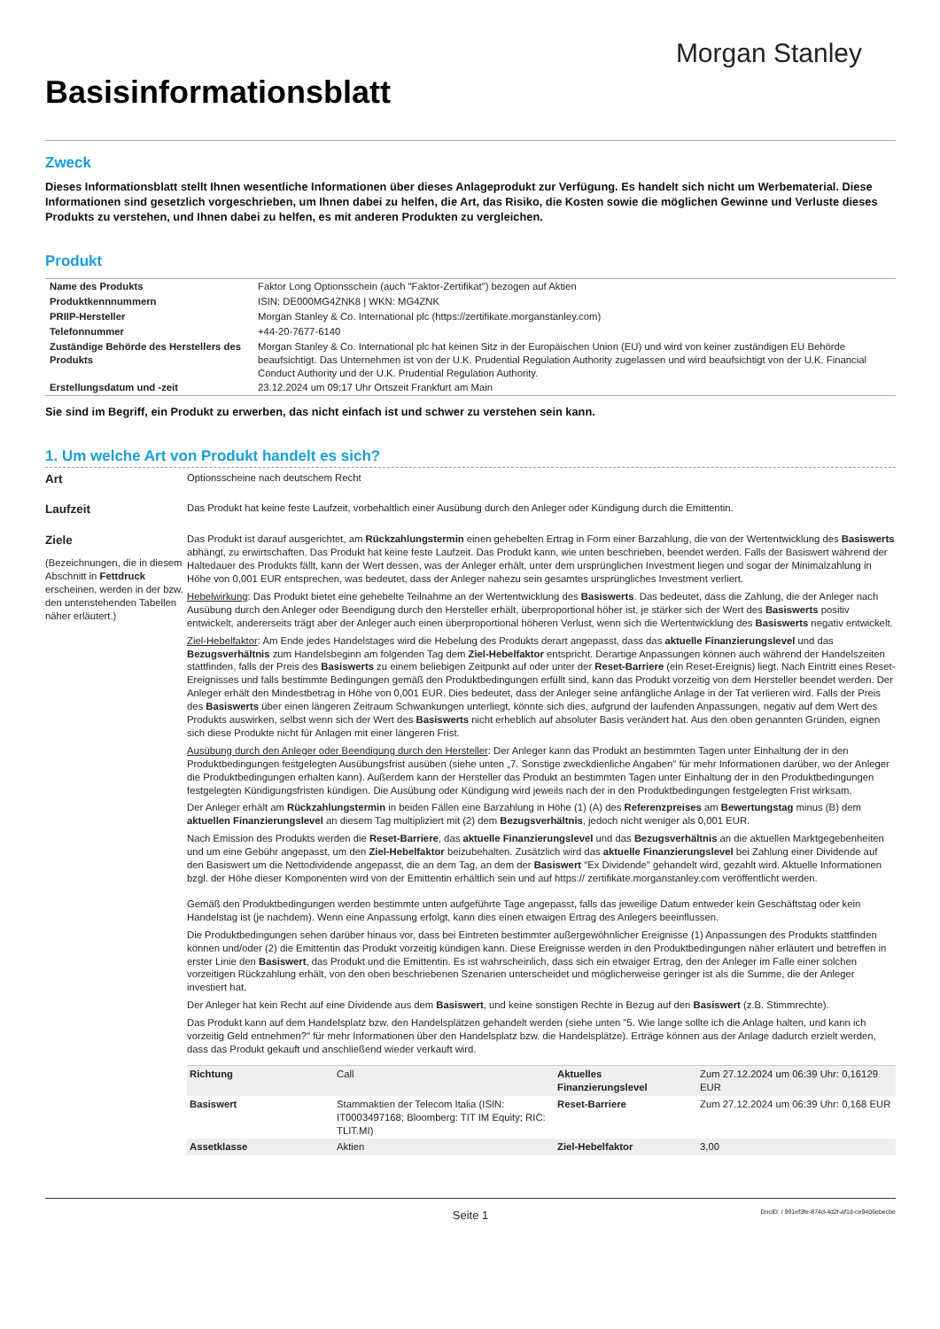Morgan Stanley
Basisinformationsblatt
Zweck
Dieses Informationsblatt stellt Ihnen wesentliche Informationen über dieses Anlageprodukt zur Verfügung. Es handelt sich nicht um Werbematerial. Diese Informationen sind gesetzlich vorgeschrieben, um Ihnen dabei zu helfen, die Art, das Risiko, die Kosten sowie die möglichen Gewinne und Verluste dieses Produkts zu verstehen, und Ihnen dabei zu helfen, es mit anderen Produkten zu vergleichen.
Produkt
| Name des Produkts | Faktor Long Optionsschein (auch "Faktor-Zertifikat") bezogen auf Aktien |
| Produktkennnummern | ISIN: DE000MG4ZNK8 / WKN: MG4ZNK |
| PRIIP-Hersteller | Morgan Stanley & Co. International plc (https://zertifikate.morganstanley.com) |
| Telefonnummer | +44-20-7677-6140 |
| Zuständige Behörde des Herstellers des Produkts | Morgan Stanley & Co. International plc hat keinen Sitz in der Europäischen Union (EU) und wird von keiner zuständigen EU Behörde beaufsichtigt. Das Unternehmen ist von der U.K. Prudential Regulation Authority zugelassen und wird beaufsichtigt von der U.K. Financial Conduct Authority und der U.K. Prudential Regulation Authority. |
| Erstellungsdatum und -zeit | 23.12.2024 um 09:17 Uhr Ortszeit Frankfurt am Main |
Sie sind im Begriff, ein Produkt zu erwerben, das nicht einfach ist und schwer zu verstehen sein kann.
1. Um welche Art von Produkt handelt es sich?
Art
Optionsscheine nach deutschem Recht
Laufzeit
Das Produkt hat keine feste Laufzeit, vorbehaltlich einer Ausübung durch den Anleger oder Kündigung durch die Emittentin.
Ziele
(Bezeichnungen, die in diesem Abschnitt in Fettdruck erscheinen, werden in der bzw. den untenstehenden Tabellen näher erläutert.)
Das Produkt ist darauf ausgerichtet, am Rückzahlungstermin einen gehebelten Ertrag in Form einer Barzahlung, die von der Wertentwicklung des Basiswerts abhängt, zu erwirtschaften. Das Produkt hat keine feste Laufzeit. Das Produkt kann, wie unten beschrieben, beendet werden. Falls der Basiswert während der Haltedauer des Produkts fällt, kann der Wert dessen, was der Anleger erhält, unter dem ursprünglichen Investment liegen und sogar der Minimalzahlung in Höhe von 0,001 EUR entsprechen, was bedeutet, dass der Anleger nahezu sein gesamtes ursprüngliches Investment verliert.
Hebelwirkung: Das Produkt bietet eine gehebelte Teilnahme an der Wertentwicklung des Basiswerts. Das bedeutet, dass die Zahlung, die der Anleger nach Ausübung durch den Anleger oder Beendigung durch den Hersteller erhält, überproportional höher ist, je stärker sich der Wert des Basiswerts positiv entwickelt, andererseits trägt aber der Anleger auch einen überproportional höheren Verlust, wenn sich die Wertentwicklung des Basiswerts negativ entwickelt.
Ziel-Hebelfaktor: Am Ende jedes Handelstages wird die Hebelung des Produkts derart angepasst, dass das aktuelle Finanzierungslevel und das Bezugsverhältnis zum Handelsbeginn am folgenden Tag dem Ziel-Hebelfaktor entspricht. Derartige Anpassungen können auch während der Handelszeiten stattfinden, falls der Preis des Basiswerts zu einem beliebigen Zeitpunkt auf oder unter der Reset-Barriere (ein Reset-Ereignis) liegt. Nach Eintritt eines Reset-Ereignisses und falls bestimmte Bedingungen gemäß den Produktbedingungen erfüllt sind, kann das Produkt vorzeitig von dem Hersteller beendet werden. Der Anleger erhält den Mindestbetrag in Höhe von 0,001 EUR. Dies bedeutet, dass der Anleger seine anfängliche Anlage in der Tat verlieren wird. Falls der Preis des Basiswerts über einen längeren Zeitraum Schwankungen unterliegt, könnte sich dies, aufgrund der laufenden Anpassungen, negativ auf dem Wert des Produkts auswirken, selbst wenn sich der Wert des Basiswerts nicht erheblich auf absoluter Basis verändert hat. Aus den oben genannten Gründen, eignen sich diese Produkte nicht für Anlagen mit einer längeren Frist.
Ausübung durch den Anleger oder Beendigung durch den Hersteller: Der Anleger kann das Produkt an bestimmten Tagen unter Einhaltung der in den Produktbedingungen festgelegten Ausübungsfrist ausüben (siehe unten „7. Sonstige zweckdienliche Angaben" für mehr Informationen darüber, wo der Anleger die Produktbedingungen erhalten kann). Außerdem kann der Hersteller das Produkt an bestimmten Tagen unter Einhaltung der in den Produktbedingungen festgelegten Kündigungsfristen kündigen. Die Ausübung oder Kündigung wird jeweils nach der in den Produktbedingungen festgelegten Frist wirksam.
Der Anleger erhält am Rückzahlungstermin in beiden Fällen eine Barzahlung in Höhe (1) (A) des Referenzpreises am Bewertungstag minus (B) dem aktuellen Finanzierungslevel an diesem Tag multipliziert mit (2) dem Bezugsverhältnis, jedoch nicht weniger als 0,001 EUR.
Nach Emission des Produkts werden die Reset-Barriere, das aktuelle Finanzierungslevel und das Bezugsverhältnis an die aktuellen Marktgegebenheiten und um eine Gebühr angepasst, um den Ziel-Hebelfaktor beizubehalten. Zusätzlich wird das aktuelle Finanzierungslevel bei Zahlung einer Dividende auf den Basiswert um die Nettodividende angepasst, die an dem Tag, an dem der Basiswert "Ex Dividende" gehandelt wird, gezahlt wird. Aktuelle Informationen bzgl. der Höhe dieser Komponenten wird von der Emittentin erhältlich sein und auf https:// zertifikate.morganstanley.com veröffentlicht werden.
Gemäß den Produktbedingungen werden bestimmte unten aufgeführte Tage angepasst, falls das jeweilige Datum entweder kein Geschäftstag oder kein Handelstag ist (je nachdem). Wenn eine Anpassung erfolgt, kann dies einen etwaigen Ertrag des Anlegers beeinflussen.
Die Produktbedingungen sehen darüber hinaus vor, dass bei Eintreten bestimmter außergewöhnlicher Ereignisse (1) Anpassungen des Produkts stattfinden können und/oder (2) die Emittentin das Produkt vorzeitig kündigen kann. Diese Ereignisse werden in den Produktbedingungen näher erläutert und betreffen in erster Linie den Basiswert, das Produkt und die Emittentin. Es ist wahrscheinlich, dass sich ein etwaiger Ertrag, den der Anleger im Falle einer solchen vorzeitigen Rückzahlung erhält, von den oben beschriebenen Szenarien unterscheidet und möglicherweise geringer ist als die Summe, die der Anleger investiert hat.
Der Anleger hat kein Recht auf eine Dividende aus dem Basiswert, und keine sonstigen Rechte in Bezug auf den Basiswert (z.B. Stimmrechte).
Das Produkt kann auf dem Handelsplatz bzw. den Handelsplätzen gehandelt werden (siehe unten "5. Wie lange sollte ich die Anlage halten, und kann ich vorzeitig Geld entnehmen?" für mehr Informationen über den Handelsplatz bzw. die Handelsplätze). Erträge können aus der Anlage dadurch erzielt werden, dass das Produkt gekauft und anschließend wieder verkauft wird.
| Richtung | Call | Aktuelles Finanzierungslevel | Zum 27.12.2024 um 06:39 Uhr: 0,16129 EUR |
| Basiswert | Stammaktien der Telecom Italia (ISIN: IT0003497168; Bloomberg: TIT IM Equity; RIC: TLIT.MI) | Reset-Barriere | Zum 27.12.2024 um 06:39 Uhr: 0,168 EUR |
| Assetklasse | Aktien | Ziel-Hebelfaktor | 3,00 |
Seite 1
DocID: / 991ef3fe-874d-4d2f-af1d-ce9406ebecbe